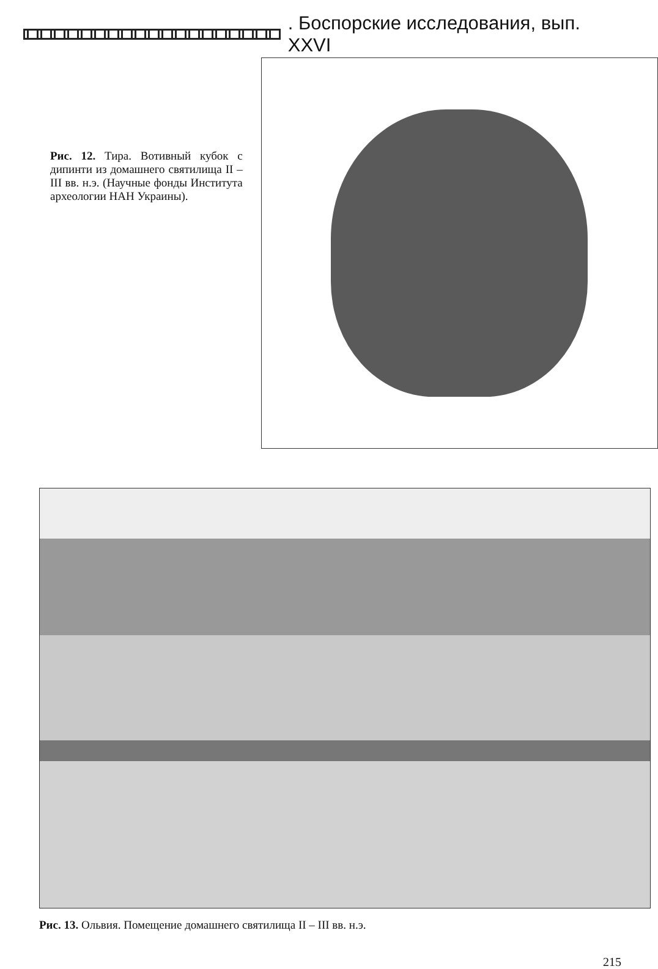. Боспорские исследования, вып. XXVI
Рис. 12. Тира. Вотивный кубок с дипинти из домашнего святилища II – III вв. н.э. (Научные фонды Института археологии НАН Украины).
Рис. 13. Ольвия. Помещение домашнего святилища II – III вв. н.э.
215